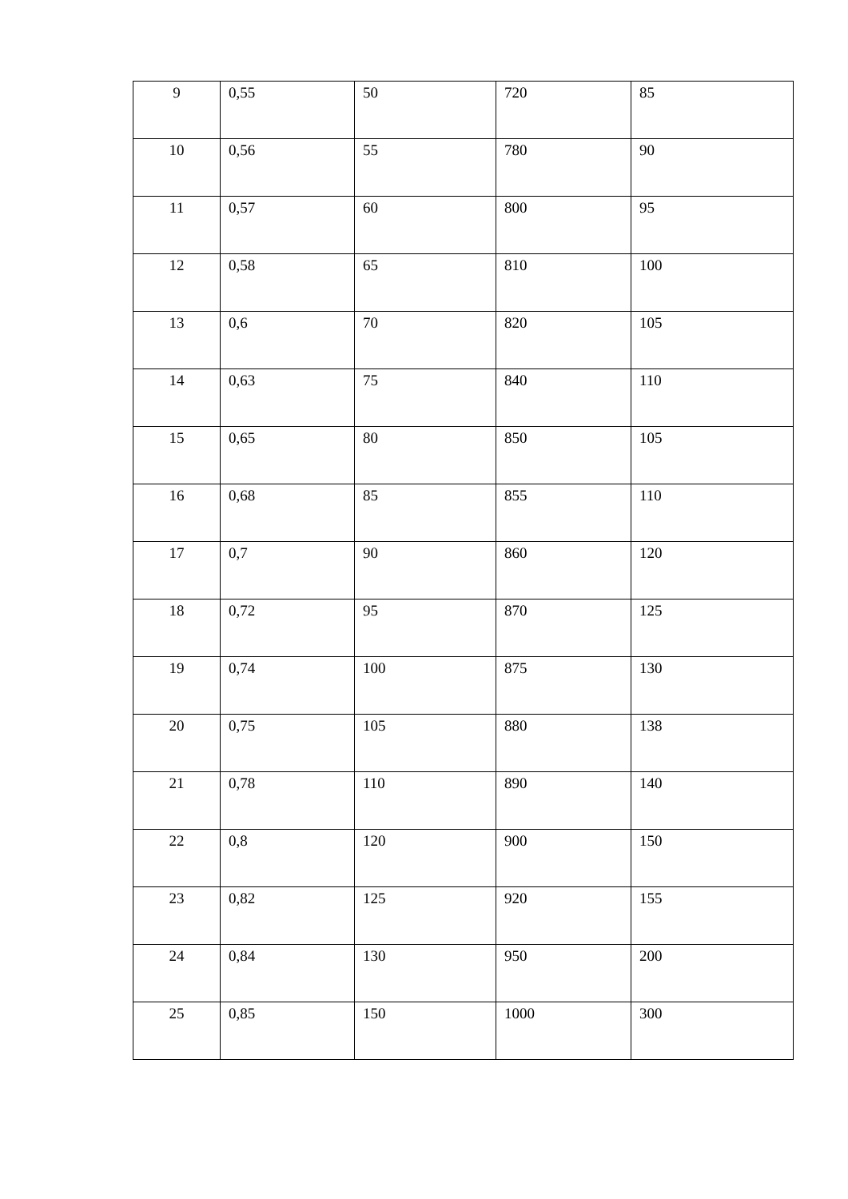| 9 | 0,55 | 50 | 720 | 85 |
| 10 | 0,56 | 55 | 780 | 90 |
| 11 | 0,57 | 60 | 800 | 95 |
| 12 | 0,58 | 65 | 810 | 100 |
| 13 | 0,6 | 70 | 820 | 105 |
| 14 | 0,63 | 75 | 840 | 110 |
| 15 | 0,65 | 80 | 850 | 105 |
| 16 | 0,68 | 85 | 855 | 110 |
| 17 | 0,7 | 90 | 860 | 120 |
| 18 | 0,72 | 95 | 870 | 125 |
| 19 | 0,74 | 100 | 875 | 130 |
| 20 | 0,75 | 105 | 880 | 138 |
| 21 | 0,78 | 110 | 890 | 140 |
| 22 | 0,8 | 120 | 900 | 150 |
| 23 | 0,82 | 125 | 920 | 155 |
| 24 | 0,84 | 130 | 950 | 200 |
| 25 | 0,85 | 150 | 1000 | 300 |